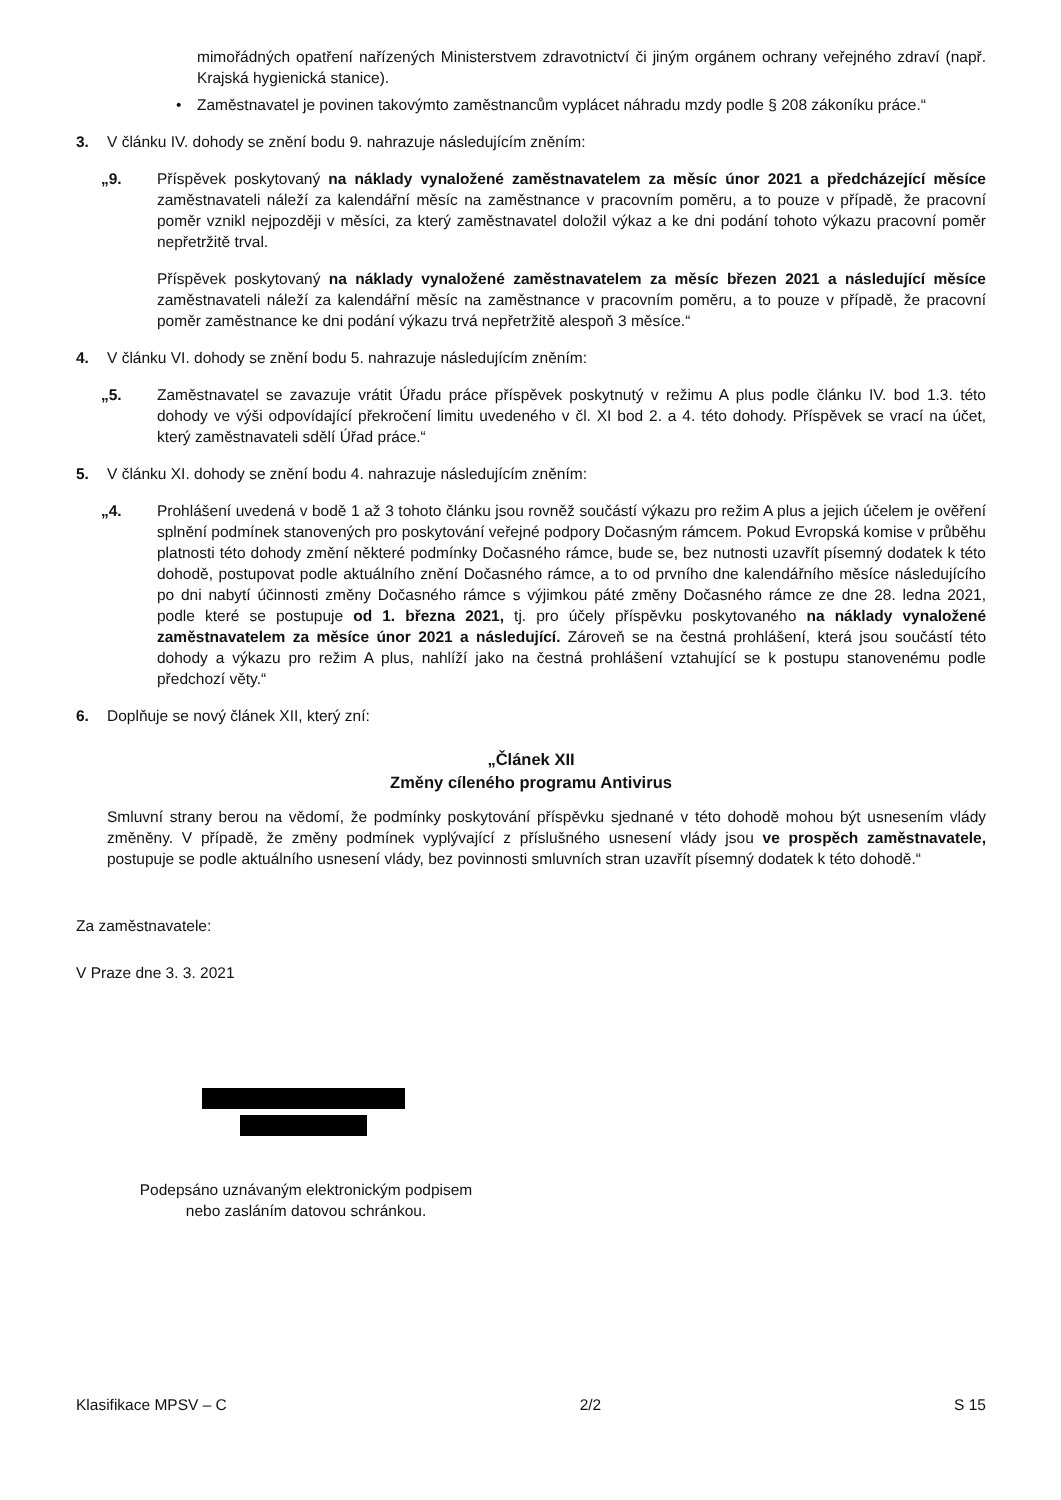mimořádných opatření nařízených Ministerstvem zdravotnictví či jiným orgánem ochrany veřejného zdraví (např. Krajská hygienická stanice).
• Zaměstnavatel je povinen takovýmto zaměstnancům vyplácet náhradu mzdy podle § 208 zákoníku práce.“
3. V článku IV. dohody se znění bodu 9. nahrazuje následujícím zněním:
„9. Příspěvek poskytovaný na náklady vynaložené zaměstnavatelem za měsíc únor 2021 a předcházející měsíce zaměstnavateli náleží za kalendářní měsíc na zaměstnance v pracovním poměru, a to pouze v případě, že pracovní poměr vznikl nejpozději v měsíci, za který zaměstnavatel doložil výkaz a ke dni podání tohoto výkazu pracovní poměr nepřetržitě trval.
Příspěvek poskytovaný na náklady vynaložené zaměstnavatelem za měsíc březen 2021 a následující měsíce zaměstnavateli náleží za kalendářní měsíc na zaměstnance v pracovním poměru, a to pouze v případě, že pracovní poměr zaměstnance ke dni podání výkazu trvá nepřetržitě alespoň 3 měsíce.“
4. V článku VI. dohody se znění bodu 5. nahrazuje následujícím zněním:
„5. Zaměstnavatel se zavazuje vrátit Úřadu práce příspěvek poskytnutý v režimu A plus podle článku IV. bod 1.3. této dohody ve výši odpovídající překročení limitu uvedeného v čl. XI bod 2. a 4. této dohody. Příspěvek se vrací na účet, který zaměstnavateli sdělí Úřad práce.“
5. V článku XI. dohody se znění bodu 4. nahrazuje následujícím zněním:
„4. Prohlášení uvedená v bodě 1 až 3 tohoto článku jsou rovněž součástí výkazu pro režim A plus a jejich účelem je ověření splnění podmínek stanovených pro poskytování veřejné podpory Dočasným rámcem. Pokud Evropská komise v průběhu platnosti této dohody změní některé podmínky Dočasného rámce, bude se, bez nutnosti uzavřít písemný dodatek k této dohodě, postupovat podle aktuálního znění Dočasného rámce, a to od prvního dne kalendářního měsíce následujícího po dni nabytí účinnosti změny Dočasného rámce s výjimkou páté změny Dočasného rámce ze dne 28. ledna 2021, podle které se postupuje od 1. března 2021, tj. pro účely příspěvku poskytovaného na náklady vynaložené zaměstnavatelem za měsíce únor 2021 a následující. Zároveň se na čestná prohlášení, která jsou součástí této dohody a výkazu pro režim A plus, nahlíží jako na čestná prohlášení vztahující se k postupu stanovenému podle předchozí věty.“
6. Doplňuje se nový článek XII, který zní:
„Článek XII
Změny cíleného programu Antivirus
Smluvní strany berou na vědomí, že podmínky poskytování příspěvku sjednané v této dohodě mohou být usnesením vlády změněny. V případě, že změny podmínek vyplývající z příslušného usnesení vlády jsou ve prospěch zaměstnavatele, postupuje se podle aktuálního usnesení vlády, bez povinnosti smluvních stran uzavřít písemný dodatek k této dohodě.“
Za zaměstnavatele:
V Praze dne 3. 3. 2021
Podepsáno uznávaným elektronickým podpisem nebo zasláním datovou schránkou.
Klasifikace MPSV – C 2/2 S 15